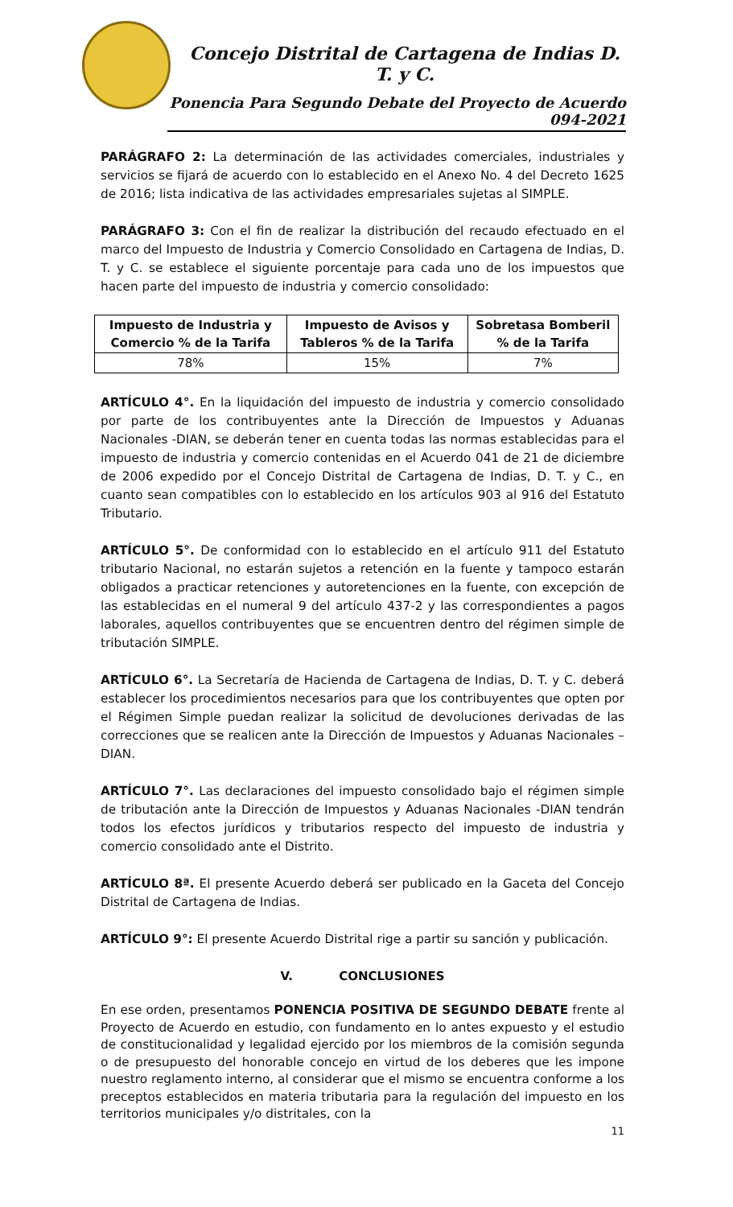Concejo Distrital de Cartagena de Indias D. T. y C.
Ponencia Para Segundo Debate del Proyecto de Acuerdo 094-2021
PARÁGRAFO 2: La determinación de las actividades comerciales, industriales y servicios se fijará de acuerdo con lo establecido en el Anexo No. 4 del Decreto 1625 de 2016; lista indicativa de las actividades empresariales sujetas al SIMPLE.
PARÁGRAFO 3: Con el fin de realizar la distribución del recaudo efectuado en el marco del Impuesto de Industria y Comercio Consolidado en Cartagena de Indias, D. T. y C. se establece el siguiente porcentaje para cada uno de los impuestos que hacen parte del impuesto de industria y comercio consolidado:
| Impuesto de Industria y Comercio % de la Tarifa | Impuesto de Avisos y Tableros % de la Tarifa | Sobretasa Bomberil % de la Tarifa |
| --- | --- | --- |
| 78% | 15% | 7% |
ARTÍCULO 4°. En la liquidación del impuesto de industria y comercio consolidado por parte de los contribuyentes ante la Dirección de Impuestos y Aduanas Nacionales -DIAN, se deberán tener en cuenta todas las normas establecidas para el impuesto de industria y comercio contenidas en el Acuerdo 041 de 21 de diciembre de 2006 expedido por el Concejo Distrital de Cartagena de Indias, D. T. y C., en cuanto sean compatibles con lo establecido en los artículos 903 al 916 del Estatuto Tributario.
ARTÍCULO 5°. De conformidad con lo establecido en el artículo 911 del Estatuto tributario Nacional, no estarán sujetos a retención en la fuente y tampoco estarán obligados a practicar retenciones y autoretenciones en la fuente, con excepción de las establecidas en el numeral 9 del artículo 437-2 y las correspondientes a pagos laborales, aquellos contribuyentes que se encuentren dentro del régimen simple de tributación SIMPLE.
ARTÍCULO 6°. La Secretaría de Hacienda de Cartagena de Indias, D. T. y C. deberá establecer los procedimientos necesarios para que los contribuyentes que opten por el Régimen Simple puedan realizar la solicitud de devoluciones derivadas de las correcciones que se realicen ante la Dirección de Impuestos y Aduanas Nacionales – DIAN.
ARTÍCULO 7°. Las declaraciones del impuesto consolidado bajo el régimen simple de tributación ante la Dirección de Impuestos y Aduanas Nacionales -DIAN tendrán todos los efectos jurídicos y tributarios respecto del impuesto de industria y comercio consolidado ante el Distrito.
ARTÍCULO 8ª. El presente Acuerdo deberá ser publicado en la Gaceta del Concejo Distrital de Cartagena de Indias.
ARTÍCULO 9°: El presente Acuerdo Distrital rige a partir su sanción y publicación.
V. CONCLUSIONES
En ese orden, presentamos PONENCIA POSITIVA DE SEGUNDO DEBATE frente al Proyecto de Acuerdo en estudio, con fundamento en lo antes expuesto y el estudio de constitucionalidad y legalidad ejercido por los miembros de la comisión segunda o de presupuesto del honorable concejo en virtud de los deberes que les impone nuestro reglamento interno, al considerar que el mismo se encuentra conforme a los preceptos establecidos en materia tributaria para la regulación del impuesto en los territorios municipales y/o distritales, con la
11